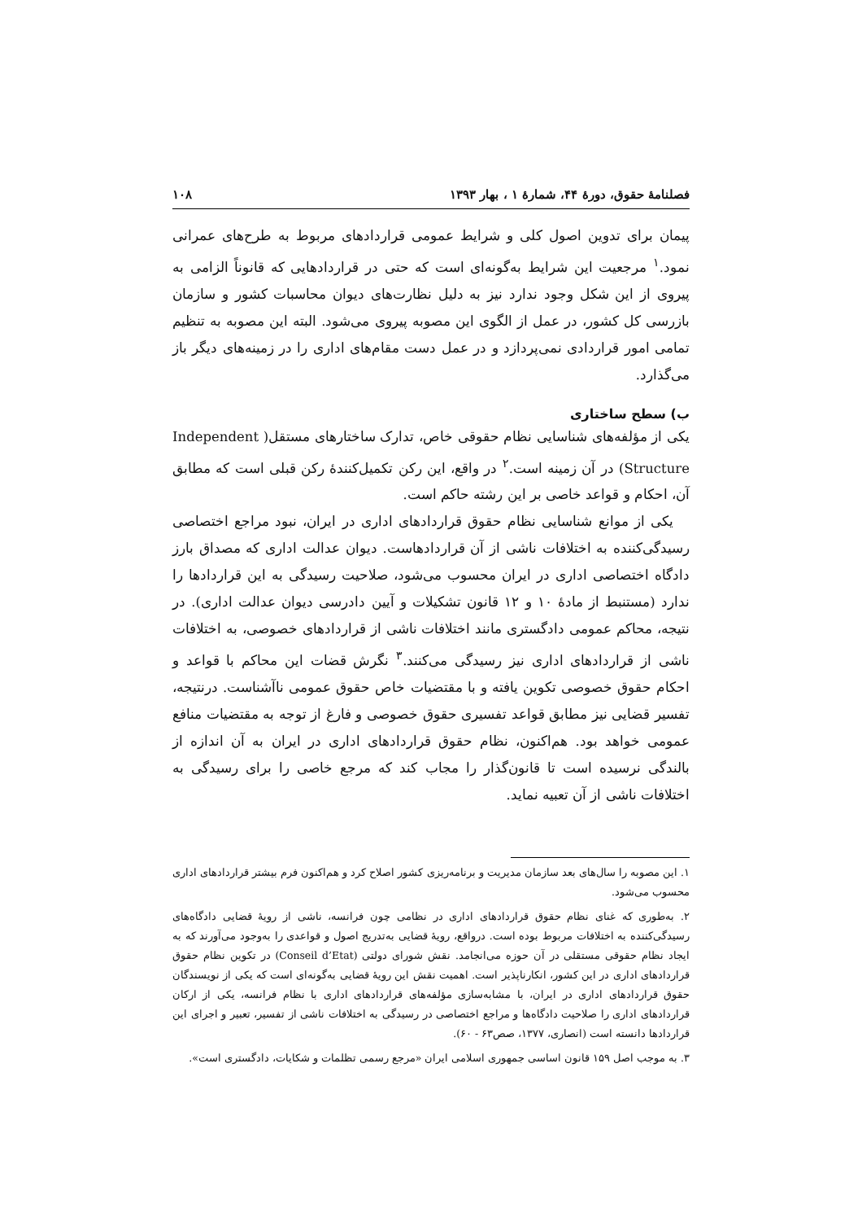فصلنامهٔ حقوق، دورهٔ ۴۴، شمارهٔ ۱ ، بهار ۱۳۹۳ ۱۰۸
پیمان برای تدوین اصول کلی و شرایط عمومی قراردادهای مربوط به طرح‌های عمرانی نمود.<sup>۱</sup> مرجعیت این شرایط به‌گونه‌ای است که حتی در قراردادهایی که قانوناً الزامی به پیروی از این شکل وجود ندارد نیز به دلیل نظارت‌های دیوان محاسبات کشور و سازمان بازرسی کل کشور، در عمل از الگوی این مصوبه پیروی می‌شود. البته این مصوبه به تنظیم تمامی امور قراردادی نمی‌پردازد و در عمل دست مقام‌های اداری را در زمینه‌های دیگر باز می‌گذارد.
ب) سطح ساختاری
یکی از مؤلفه‌های شناسایی نظام حقوقی خاص، تدارک ساختارهای مستقل( Independent Structure) در آن زمینه است.<sup>۲</sup> در واقع، این رکن تکمیل‌کنندهٔ رکن قبلی است که مطابق آن، احکام و قواعد خاصی بر این رشته حاکم است.
یکی از موانع شناسایی نظام حقوق قراردادهای اداری در ایران، نبود مراجع اختصاصی رسیدگی‌کننده به اختلافات ناشی از آن قراردادهاست. دیوان عدالت اداری که مصداق بارز دادگاه اختصاصی اداری در ایران محسوب می‌شود، صلاحیت رسیدگی به این قراردادها را ندارد (مستنبط از مادهٔ ۱۰ و ۱۲ قانون تشکیلات و آیین دادرسی دیوان عدالت اداری). در نتیجه، محاکم عمومی دادگستری مانند اختلافات ناشی از قراردادهای خصوصی، به اختلافات ناشی از قراردادهای اداری نیز رسیدگی می‌کنند.<sup>۳</sup> نگرش قضات این محاکم با قواعد و احکام حقوق خصوصی تکوین یافته و با مقتضیات خاص حقوق عمومی ناآشناست. درنتیجه، تفسیر قضایی نیز مطابق قواعد تفسیری حقوق خصوصی و فارغ از توجه به مقتضیات منافع عمومی خواهد بود. هم‌اکنون، نظام حقوق قراردادهای اداری در ایران به آن اندازه از بالندگی نرسیده است تا قانون‌گذار را مجاب کند که مرجع خاصی را برای رسیدگی به اختلافات ناشی از آن تعبیه نماید.
۱. این مصوبه را سال‌های بعد سازمان مدیریت و برنامه‌ریزی کشور اصلاح کرد و هم‌اکنون فرم بیشتر قراردادهای اداری محسوب می‌شود.
۲. به‌طوری که غنای نظام حقوق قراردادهای اداری در نظامی چون فرانسه، ناشی از رویهٔ قضایی دادگاه‌های رسیدگی‌کننده به اختلافات مربوط بوده است. درواقع، رویهٔ قضایی به‌تدریج اصول و قواعدی را به‌وجود می‌آورند که به ایجاد نظام حقوقی مستقلی در آن حوزه می‌انجامد. نقش شورای دولتی (Conseil d’Etat) در تکوین نظام حقوق قراردادهای اداری در این کشور، انکارناپذیر است. اهمیت نقش این رویهٔ قضایی به‌گونه‌ای است که یکی از نویسندگان حقوق قراردادهای اداری در ایران، با مشابه‌سازی مؤلفه‌های قراردادهای اداری با نظام فرانسه، یکی از ارکان قراردادهای اداری را صلاحیت دادگاه‌ها و مراجع اختصاصی در رسیدگی به اختلافات ناشی از تفسیر، تعبیر و اجرای این قراردادها دانسته است (انصاری، ۱۳۷۷، صص۶۳ - ۶۰).
۳. به موجب اصل ۱۵۹ قانون اساسی جمهوری اسلامی ایران «مرجع رسمی تظلمات و شکایات، دادگستری است».